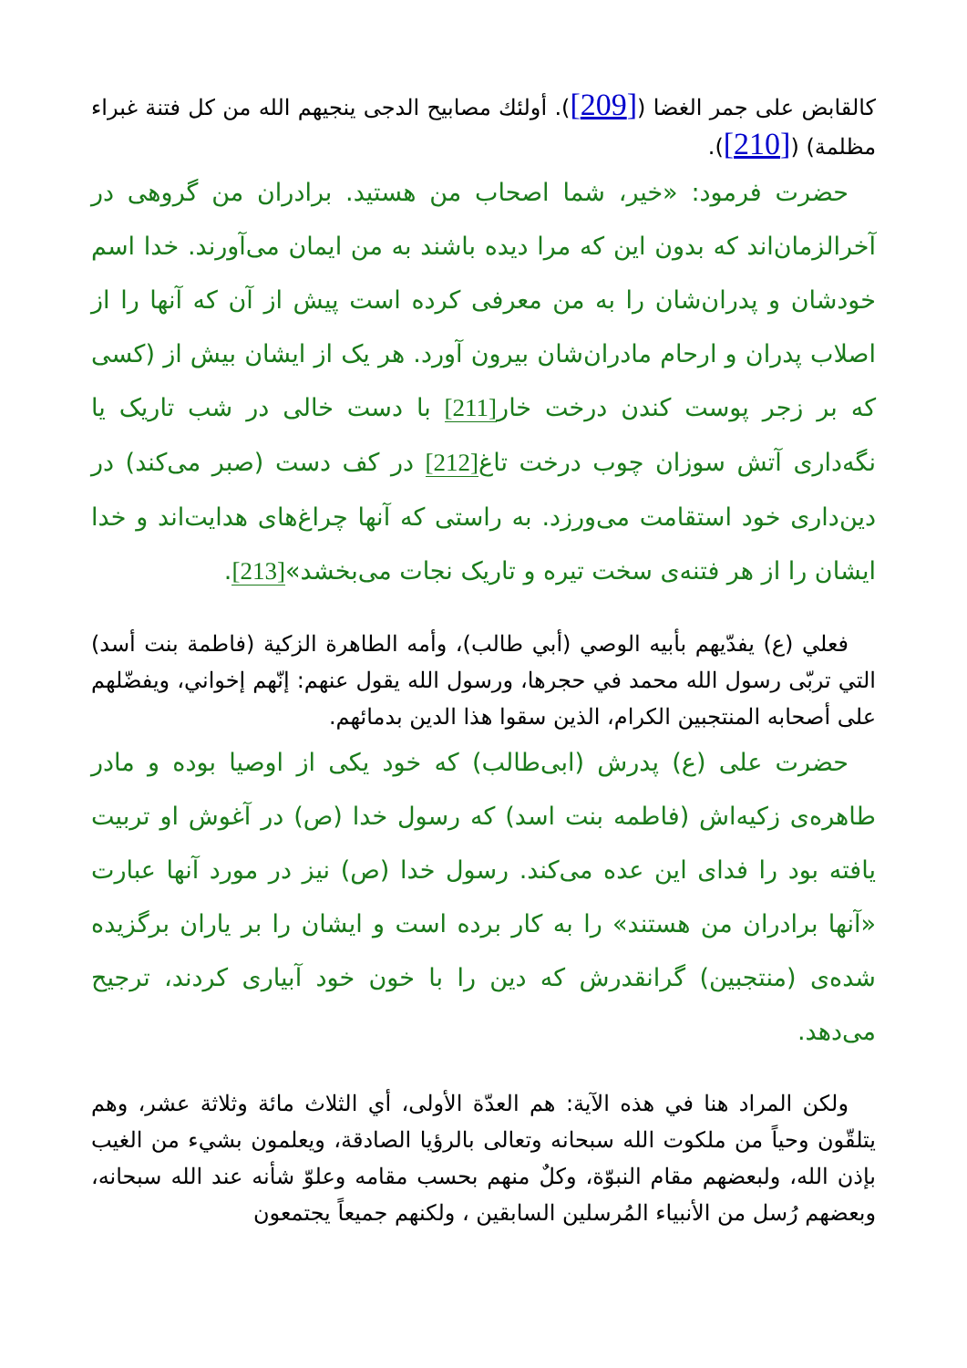كالقابض على جمر الغضا ([209]). أولئك مصابيح الدجى ينجيهم الله من كل فتنة غبراء مظلمة) ([210]).
حضرت فرمود: «خیر، شما اصحاب من هستید. برادران من گروهی در آخرالزمان‌اند كه بدون این كه مرا دیده باشند به من ایمان می‌آورند. خدا اسم خودشان و پدران‌شان را به من معرفی كرده است پیش از آن كه آنها را از اصلاب پدران و ارحام مادران‌شان بیرون آورد. هر یک از ایشان بیش از (كسی كه بر زجر پوست كندن درخت خار[211] با دست خالی در شب تاریک یا نگه‌داری آتش سوزان چوب درخت تاغ[212] در كف دست (صبر می‌كند) در دین‌داری خود استقامت می‌ورزد. به راستی كه آنها چراغ‌های هدایت‌اند و خدا ایشان را از هر فتنه‌ی سخت تیره و تاریک نجات می‌بخشد»[213].
فعلي (ع) يفدّيهم بأبيه الوصي (أبي طالب)، وأمه الطاهرة الزكية (فاطمة بنت أسد) التي تربّى رسول الله محمد في حجرها، ورسول الله يقول عنهم: إنّهم إخواني، ويفضّلهم على أصحابه المنتجبين الكرام، الذين سقوا هذا الدين بدمائهم.
حضرت علی (ع) پدرش (ابی‌طالب) كه خود یكی از اوصیا بوده و مادر طاهره‌ی زكیه‌اش (فاطمه بنت اسد) كه رسول خدا (ص) در آغوش او تربیت یافته بود را فدای این عده می‌كند. رسول خدا (ص) نیز در مورد آنها عبارت «آنها برادران من هستند» را به كار برده است و ایشان را بر یاران برگزیده شده‌ی (منتجبین) گرانقدرش كه دین را با خون خود آبیاری كردند، ترجیح می‌دهد.
ولكن المراد هنا في هذه الآية: هم العدّة الأولى، أي الثلاث مائة وثلاثة عشر، وهم يتلقّون وحياً من ملكوت الله سبحانه وتعالى بالرؤيا الصادقة، ويعلمون بشيء من الغيب بإذن الله، ولبعضهم مقام النبوّة، وكلٌ منهم بحسب مقامه وعلوّ شأنه عند الله سبحانه، وبعضهم رُسل من الأنبياء المُرسلين السابقين ، ولكنهم جميعاً يجتمعون